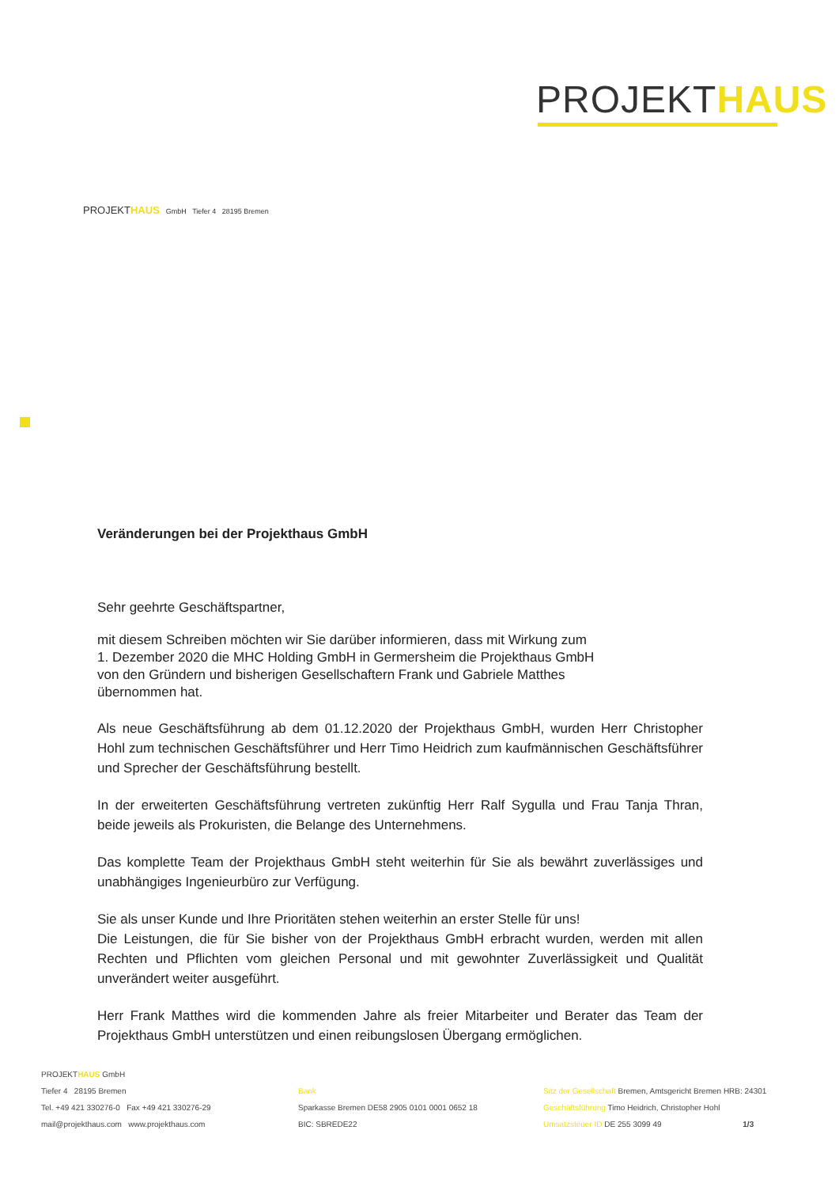PROJEKTHAUS
PROJEKTHAUS GmbH Tiefer 4 28195 Bremen
Veränderungen bei der Projekthaus GmbH
Sehr geehrte Geschäftspartner,
mit diesem Schreiben möchten wir Sie darüber informieren, dass mit Wirkung zum
1. Dezember 2020 die MHC Holding GmbH in Germersheim die Projekthaus GmbH
von den Gründern und bisherigen Gesellschaftern Frank und Gabriele Matthes
übernommen hat.
Als neue Geschäftsführung ab dem 01.12.2020 der Projekthaus GmbH, wurden Herr Christopher Hohl zum technischen Geschäftsführer und Herr Timo Heidrich zum kaufmännischen Geschäftsführer und Sprecher der Geschäftsführung bestellt.
In der erweiterten Geschäftsführung vertreten zukünftig Herr Ralf Sygulla und Frau Tanja Thran, beide jeweils als Prokuristen, die Belange des Unternehmens.
Das komplette Team der Projekthaus GmbH steht weiterhin für Sie als bewährt zuverlässiges und unabhängiges Ingenieurbüro zur Verfügung.
Sie als unser Kunde und Ihre Prioritäten stehen weiterhin an erster Stelle für uns!
Die Leistungen, die für Sie bisher von der Projekthaus GmbH erbracht wurden, werden mit allen Rechten und Pflichten vom gleichen Personal und mit gewohnter Zuverlässigkeit und Qualität unverändert weiter ausgeführt.
Herr Frank Matthes wird die kommenden Jahre als freier Mitarbeiter und Berater das Team der Projekthaus GmbH unterstützen und einen reibungslosen Übergang ermöglichen.
PROJEKTHAUS GmbH
Tiefer 4 28195 Bremen
Tel. +49 421 330276-0 Fax +49 421 330276-29
mail@projekthaus.com www.projekthaus.com
Bank
Sparkasse Bremen DE58 2905 0101 0001 0652 18
BIC: SBREDE22
Sitz der Gesellschaft Bremen, Amtsgericht Bremen HRB: 24301
Geschäftsführung Timo Heidrich, Christopher Hohl
Umsatzsteuer ID DE 255 3099 49 1/3